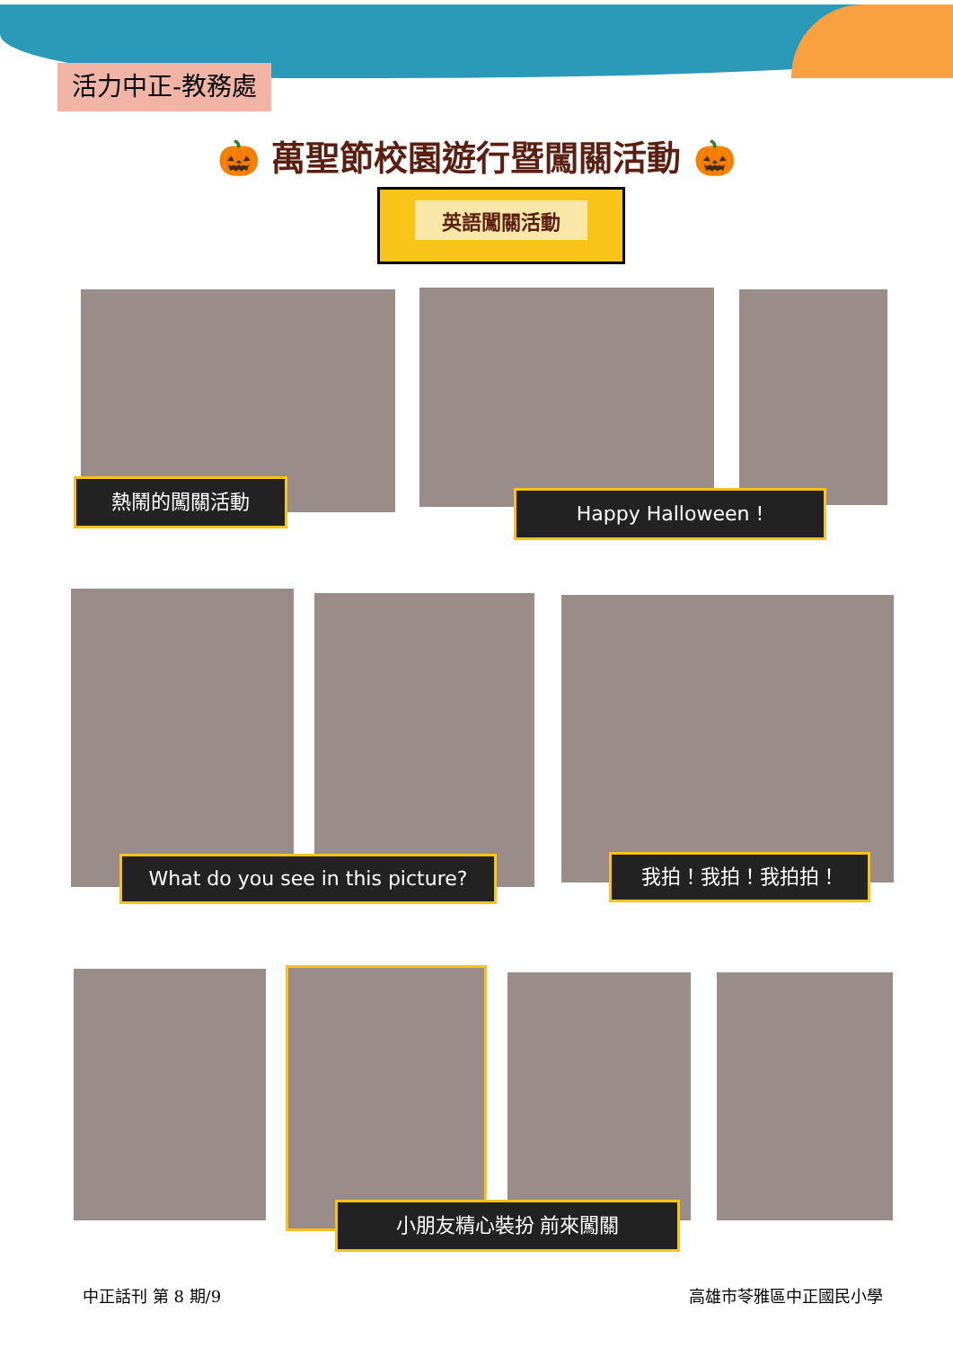活力中正-教務處
🎃 萬聖節校園遊行暨闖關活動 🎃
英語闖關活動
熱鬧的闖關活動 Happy Halloween !
What do you see in this picture?
我拍！我拍！我拍拍！
小朋友精心裝扮 前來闖關
中正話刊 第 8 期/9 高雄市苓雅區中正國民小學